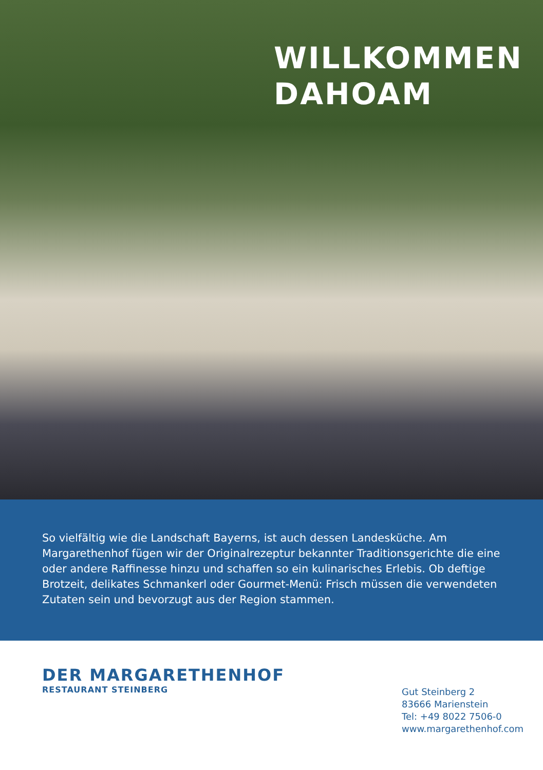WILLKOMMEN
DAHOAM
So vielfältig wie die Landschaft Bayerns, ist auch dessen Landesküche. Am Margarethenhof fügen wir der Originalrezeptur bekannter Traditionsgerichte die eine oder andere Raffinesse hinzu und schaffen so ein kulinarisches Erlebis. Ob deftige Brotzeit, delikates Schmankerl oder Gourmet-Menü: Frisch müssen die verwendeten Zutaten sein und bevorzugt aus der Region stammen.
DER MARGARETHENHOF
RESTAURANT STEINBERG
Gut Steinberg 2
83666 Marienstein
Tel: +49 8022 7506-0
www.margarethenhof.com